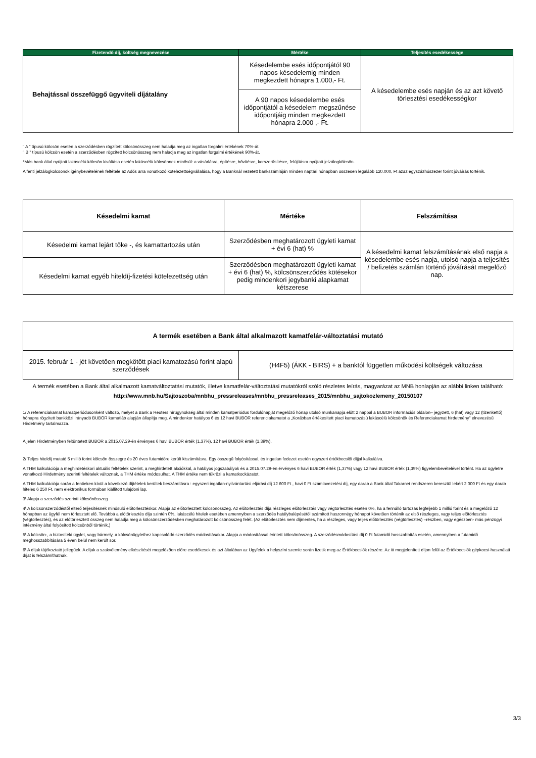| Fizetendő díj, költség megnevezése | Mértéke | Teljesítés esedékessége |
| --- | --- | --- |
| Behajtással összefüggő ügyviteli díjátalány | Késedelembe esés időpontjától 90 napos késedelemig minden megkezdett hónapra 1.000,- Ft. | A késedelembe esés napján és az azt követő törlesztési esedékességkor |
| | A 90 napos késedelembe esés időpontjától a késedelem megszűnése időpontjáig minden megkezdett hónapra 2.000 ,- Ft. | |
" A " típusú kölcsön esetén a szerződésben rögzített kölcsönösszeg nem haladja meg az ingatlan forgalmi értékének 70%-át.
" B " típusú kölcsön esetén a szerződésben rögzített kölcsönösszeg nem haladja meg az ingatlan forgalmi értékének 90%-át.
*Más bank által nyújtott lakáscélú kölcsön kiváltása esetén lakáscélú kölcsönnek minősül: a vásárlásra, építésre, bővítésre, korszerűsítésre, felújításra nyújtott jelzálogkölcsön.
A fenti jelzálogkölcsönök igénybevételének feltétele az Adós arra vonatkozó kötelezettségvállalása, hogy a Banknál vezetett bankszámláján minden naptári hónapban összesen legalább 120.000, Ft azaz egyszázhúszezer forint jóváírás történik.
| Késedelmi kamat | Mértéke | Felszámítása |
| --- | --- | --- |
| Késedelmi kamat lejárt tőke -, és kamattartozás után | Szerződésben meghatározott ügyleti kamat + évi 6 (hat) % | A késedelmi kamat felszámításának első napja a késedelembe esés napja, utolsó napja a teljesítés / befizetés számlán történő jóváírását megelőző nap. |
| Késedelmi kamat egyéb hiteldíj-fizetési kötelezettség után | Szerződésben meghatározott ügyleti kamat + évi 6 (hat) %, kölcsönszerződés kötésekor pedig mindenkori jegybanki alapkamat kétszerese | |
| A termék esetében a Bank által alkalmazott kamatfelár-változtatási mutató | |
| --- | --- |
| 2015. február 1 - jét követően megkötött piaci kamatozású forint alapú szerződések | (H4F5) (ÁKK - BIRS) + a banktól független működési költségek változása |
A termék esetében a Bank által alkalmazott kamatváltoztatási mutatók, illetve kamatfelár-változtatási mutatókról szóló részletes leírás, magyarázat az MNB honlapján az alábbi linken található:
http://www.mnb.hu/Sajtoszoba/mnbhu_pressreleases/mnbhu_pressreleases_2015/mnbhu_sajtokozlemeny_20150107
1/ A referenciakamat kamatperiódusonként változó, melyet a Bank a Reuters hírügynökség által minden kamatperiódus fordulónapját megelőző hónap utolsó munkanapja előtt 2 nappal a BUBOR információs oldalon– jegyzett, 6 (hat) vagy 12 (tizenkettő) hónapra rögzített bankközi irányadó BUBOR kamatláb alapján állapítja meg. A mindenkor hatályos 6 és 12 havi BUBOR referenciakamatot a „Korábban értékesített piaci kamatozású lakáscélú kölcsönök és Referenciakamat hirdetmény" elnevezésű Hirdetmény tartalmazza.
A jelen Hirdetményben feltüntetett BUBOR a 2015.07.29-én érvényes 6 havi BUBOR érték (1,37%), 12 havi BUBOR érték (1,39%).
2/ Teljes hiteldíj mutató 5 millió forint kölcsön összegre és 20 éves futamidőre került kiszámításra. Egy összegű folyósítással, és ingatlan fedezet esetén egyszeri értékbecslői díjjal kalkulálva.
A THM kalkulációja a meghirdetéskori aktuális feltételek szerint, a meghirdetett akciókkal, a hatályos jogszabályok és a 2015.07.29-én érvényes 6 havi BUBOR érték (1,37%) vagy 12 havi BUBOR érték (1,39%) figyelembevételével történt. Ha az ügyletre vonatkozó Hirdetmény szerinti feltételek változnak, a THM értéke módosulhat. A THM értéke nem tükrözi a kamatkockázatot.
A THM kalkulációja során a fentieken kívül a következő díjtételek kerültek beszámításra : egyszeri ingatlan-nyilvántartási eljárási díj 12 600 Ft , havi 0 Ft számlavezetési díj, egy darab a Bank által Takarnet rendszeren keresztül lekért 2 000 Ft és egy darab hiteles 6 250 Ft, nem elektronikus formában kiállított tulajdoni lap.
3\ Alapja a szerződés szerinti kölcsönösszeg
4\ A kölcsönszerződéstől eltérő teljesítésnek minősülő előtörlesztéskor. Alapja az előtörlesztett kölcsönösszeg. Az előtörlesztés díja részleges előtörlesztés vagy végtörlesztés esetén 0%, ha a fennálló tartozás legfeljebb 1 millió forint és a megelőző 12 hónapban az ügyfél nem törlesztett elő. Továbbá a előtörlesztés díja szintén 0%, lakáscélú hitelek esetében amennyiben a szerződés hatálybalépésétől számított huszonnégy hónapot követően történik az első részleges, vagy teljes előtörlesztés (végtörlesztés), és az előtörlesztett összeg nem haladja meg a kölcsönszerződésben meghatározott kölcsönösszeg felét. (Az előtörlesztés nem díjmentes, ha a részleges, vagy teljes előtörlesztés (végtörlesztés) –részben, vagy egészben- más pénzügyi intézmény által folyósított kölcsönből történik.)
5\ A kölcsön-, a biztosítéki ügylet, vagy bármely, a kölcsönügylethez kapcsolódó szerződés módosításakor. Alapja a módosítással érintett kölcsönösszeg. A szerződésmódosítási díj 0 Ft futamidő hosszabbítás esetén, amennyiben a futamidő meghosszabbítására 5 éven belül nem került sor.
6\ A díjak tájékoztató jellegűek. A díjak a szakvélemény elkészítését megelőzően előre esedékesek és azt általában az Ügyfelek a helyszíni szemle során fizetik meg az Értékbecslők részére. Az itt megjelenített díjon felül az Értékbecslők gépkocsi-használati díjat is felszámíthatnak.
3/3